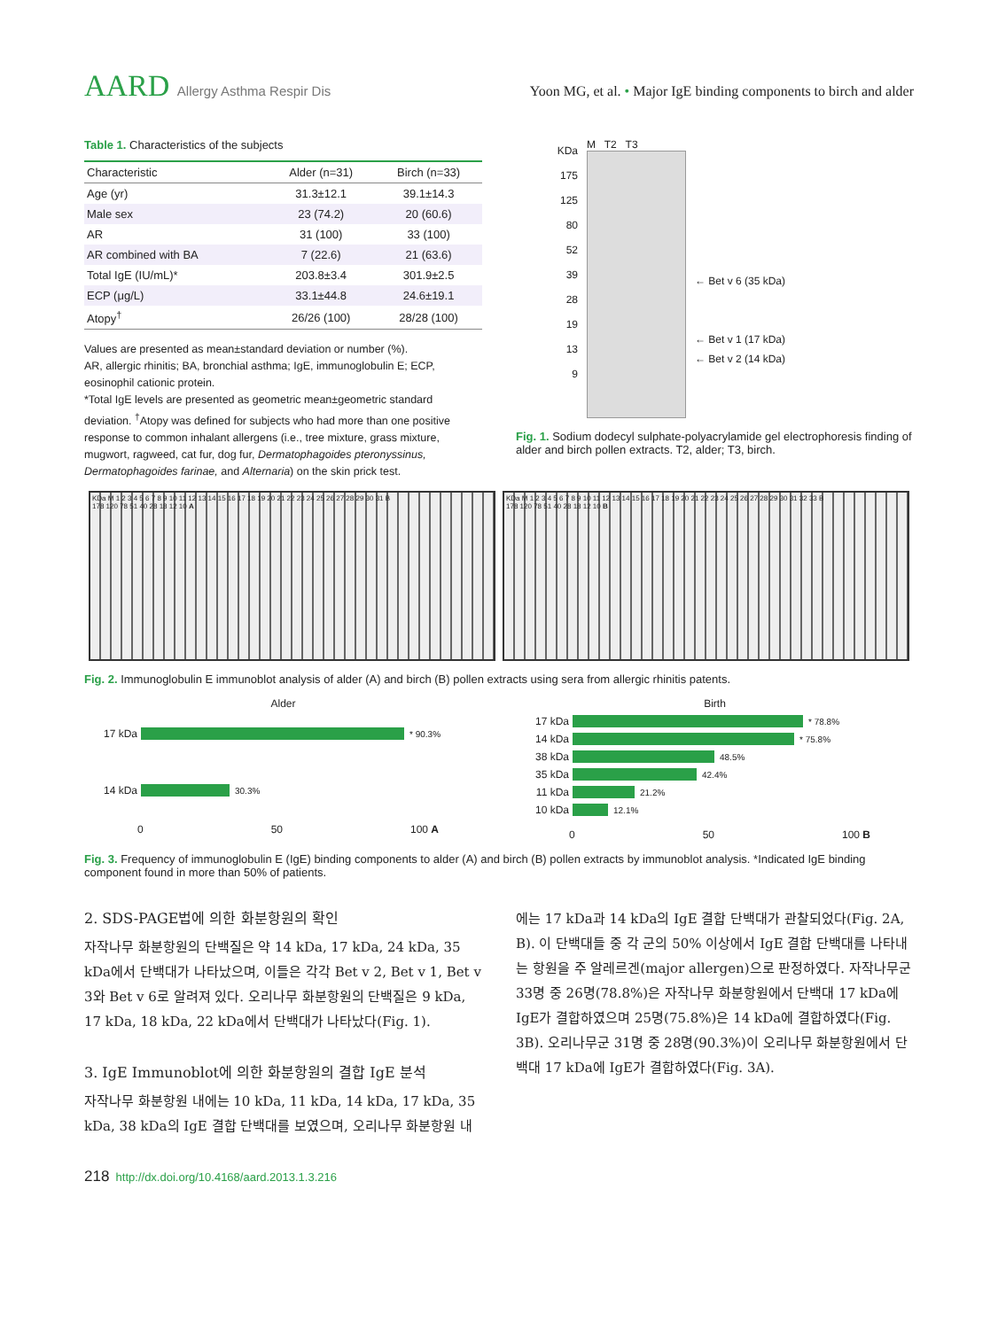AARD Allergy Asthma Respir Dis Yoon MG, et al. • Major IgE binding components to birch and alder
Table 1. Characteristics of the subjects
| Characteristic | Alder (n=31) | Birch (n=33) |
| --- | --- | --- |
| Age (yr) | 31.3±12.1 | 39.1±14.3 |
| Male sex | 23 (74.2) | 20 (60.6) |
| AR | 31 (100) | 33 (100) |
| AR combined with BA | 7 (22.6) | 21 (63.6) |
| Total IgE (IU/mL)* | 203.8±3.4 | 301.9±2.5 |
| ECP (μg/L) | 33.1±44.8 | 24.6±19.1 |
| Atopy<sup>†</sup> | 26/26 (100) | 28/28 (100) |
Values are presented as mean±standard deviation or number (%).
AR, allergic rhinitis; BA, bronchial asthma; IgE, immunoglobulin E; ECP, eosinophil cationic protein.
*Total IgE levels are presented as geometric mean±geometric standard deviation. <sup>†</sup>Atopy was defined for subjects who had more than one positive response to common inhalant allergens (i.e., tree mixture, grass mixture, mugwort, ragweed, cat fur, dog fur, Dermatophagoides pteronyssinus, Dermatophagoides farinae, and Alternaria) on the skin prick test.
KDa
175
125
80
52
39
28
19
13
9
M T2 T3
← Bet v 6 (35 kDa)
← Bet v 1 (17 kDa)
← Bet v 2 (14 kDa)
Fig. 1. Sodium dodecyl sulphate-polyacrylamide gel electrophoresis finding of alder and birch pollen extracts. T2, alder; T3, birch.
KDa M 1 2 3 4 5 6 7 8 9 10 11 12 13 14 15 16 17 18 19 20 21 22 23 24 25 26 27 28 29 30 31 B
178 120 78 51 40 28 18 12 10 A
KDa M 1 2 3 4 5 6 7 8 9 10 11 12 13 14 15 16 17 18 19 20 21 22 23 24 25 26 27 28 29 30 31 32 33 B
178 120 78 51 40 28 18 12 10 B
Fig. 2. Immunoglobulin E immunoblot analysis of alder (A) and birch (B) pollen extracts using sera from allergic rhinitis patents.
Alder
17 kDa * 90.3%
14 kDa 30.3%
0 50 100 A
Birth
17 kDa * 78.8%
14 kDa * 75.8%
38 kDa 48.5%
35 kDa 42.4%
11 kDa 21.2%
10 kDa 12.1%
0 50 100 B
Fig. 3. Frequency of immunoglobulin E (IgE) binding components to alder (A) and birch (B) pollen extracts by immunoblot analysis. *Indicated IgE binding component found in more than 50% of patients.
2. SDS-PAGE법에 의한 화분항원의 확인
자작나무 화분항원의 단백질은 약 14 kDa, 17 kDa, 24 kDa, 35 kDa에서 단백대가 나타났으며, 이들은 각각 Bet v 2, Bet v 1, Bet v 3와 Bet v 6로 알려져 있다. 오리나무 화분항원의 단백질은 9 kDa, 17 kDa, 18 kDa, 22 kDa에서 단백대가 나타났다(Fig. 1).
3. IgE Immunoblot에 의한 화분항원의 결합 IgE 분석
자작나무 화분항원 내에는 10 kDa, 11 kDa, 14 kDa, 17 kDa, 35 kDa, 38 kDa의 IgE 결합 단백대를 보였으며, 오리나무 화분항원 내
에는 17 kDa과 14 kDa의 IgE 결합 단백대가 관찰되었다(Fig. 2A, B). 이 단백대들 중 각 군의 50% 이상에서 IgE 결합 단백대를 나타내는 항원을 주 알레르겐(major allergen)으로 판정하였다. 자작나무군 33명 중 26명(78.8%)은 자작나무 화분항원에서 단백대 17 kDa에 IgE가 결합하였으며 25명(75.8%)은 14 kDa에 결합하였다(Fig. 3B). 오리나무군 31명 중 28명(90.3%)이 오리나무 화분항원에서 단백대 17 kDa에 IgE가 결합하였다(Fig. 3A).
218 http://dx.doi.org/10.4168/aard.2013.1.3.216